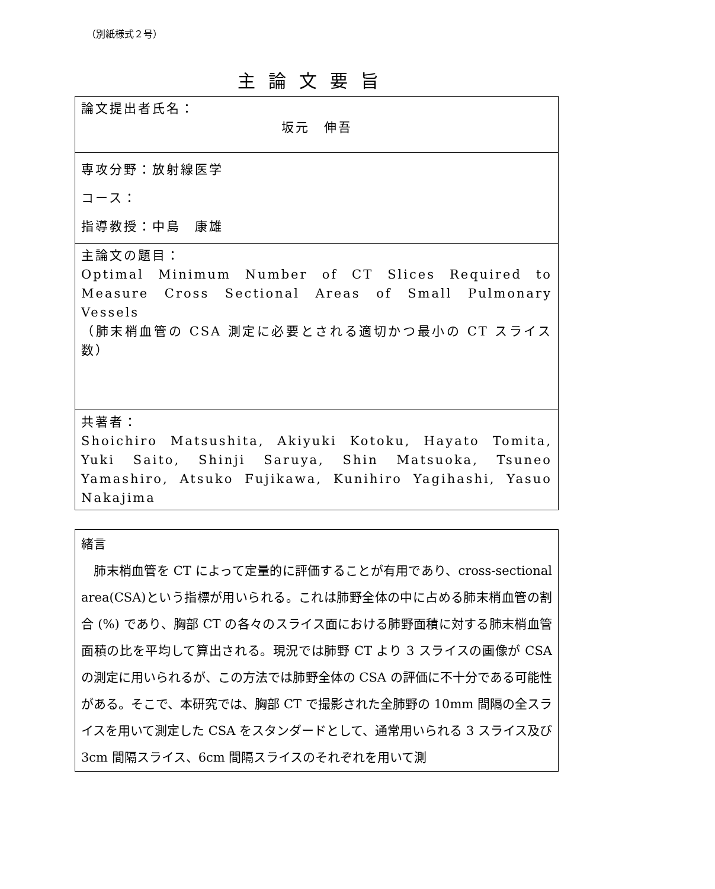（別紙様式２号）
主論文要旨
| 論文提出者氏名： 坂元 伸吾 |
| 専攻分野：放射線医学 コース： 指導教授：中島 康雄 |
| 主論文の題目： Optimal Minimum Number of CT Slices Required to Measure Cross Sectional Areas of Small Pulmonary Vessels （肺末梢血管の CSA 測定に必要とされる適切かつ最小の CT スライス数） |
| 共著者： Shoichiro Matsushita, Akiyuki Kotoku, Hayato Tomita, Yuki Saito, Shinji Saruya, Shin Matsuoka, Tsuneo Yamashiro, Atsuko Fujikawa, Kunihiro Yagihashi, Yasuo Nakajima |
| 緒言 肺末梢血管を CT によって定量的に評価することが有用であり、cross-sectional area(CSA)という指標が用いられる。これは肺野全体の中に占める肺末梢血管の割合 (%) であり、胸部 CT の各々のスライス面における肺野面積に対する肺末梢血管面積の比を平均して算出される。現況では肺野 CT より 3 スライスの画像が CSA の測定に用いられるが、この方法では肺野全体の CSA の評価に不十分である可能性がある。そこで、本研究では、胸部 CT で撮影された全肺野の 10mm 間隔の全スライスを用いて測定した CSA をスタンダードとして、通常用いられる 3 スライス及び 3cm 間隔スライス、6cm 間隔スライスのそれぞれを用いて測 |